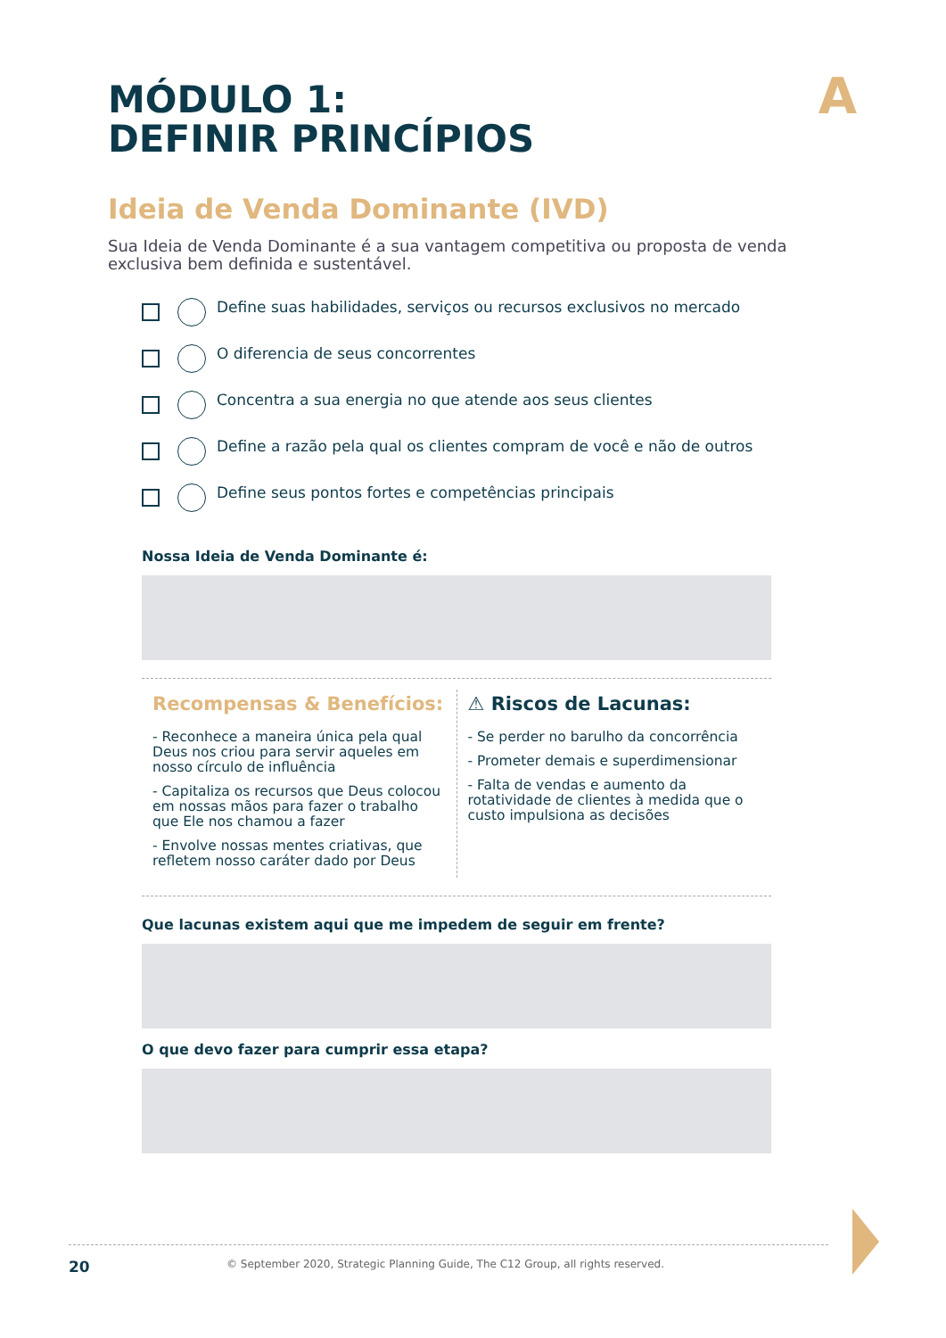A
MÓDULO 1:
DEFINIR PRINCÍPIOS
Ideia de Venda Dominante (IVD)
Sua Ideia de Venda Dominante é a sua vantagem competitiva ou proposta de venda exclusiva bem definida e sustentável.
Define suas habilidades, serviços ou recursos exclusivos no mercado
O diferencia de seus concorrentes
Concentra a sua energia no que atende aos seus clientes
Define a razão pela qual os clientes compram de você e não de outros
Define seus pontos fortes e competências principais
Nossa Ideia de Venda Dominante é:
Recompensas & Benefícios:
- Reconhece a maneira única pela qual Deus nos criou para servir aqueles em nosso círculo de influência
- Capitaliza os recursos que Deus colocou em nossas mãos para fazer o trabalho que Ele nos chamou a fazer
- Envolve nossas mentes criativas, que refletem nosso caráter dado por Deus
⚠ Riscos de Lacunas:
- Se perder no barulho da concorrência
- Prometer demais e superdimensionar
- Falta de vendas e aumento da rotatividade de clientes à medida que o custo impulsiona as decisões
Que lacunas existem aqui que me impedem de seguir em frente?
O que devo fazer para cumprir essa etapa?
20 © September 2020, Strategic Planning Guide, The C12 Group, all rights reserved.